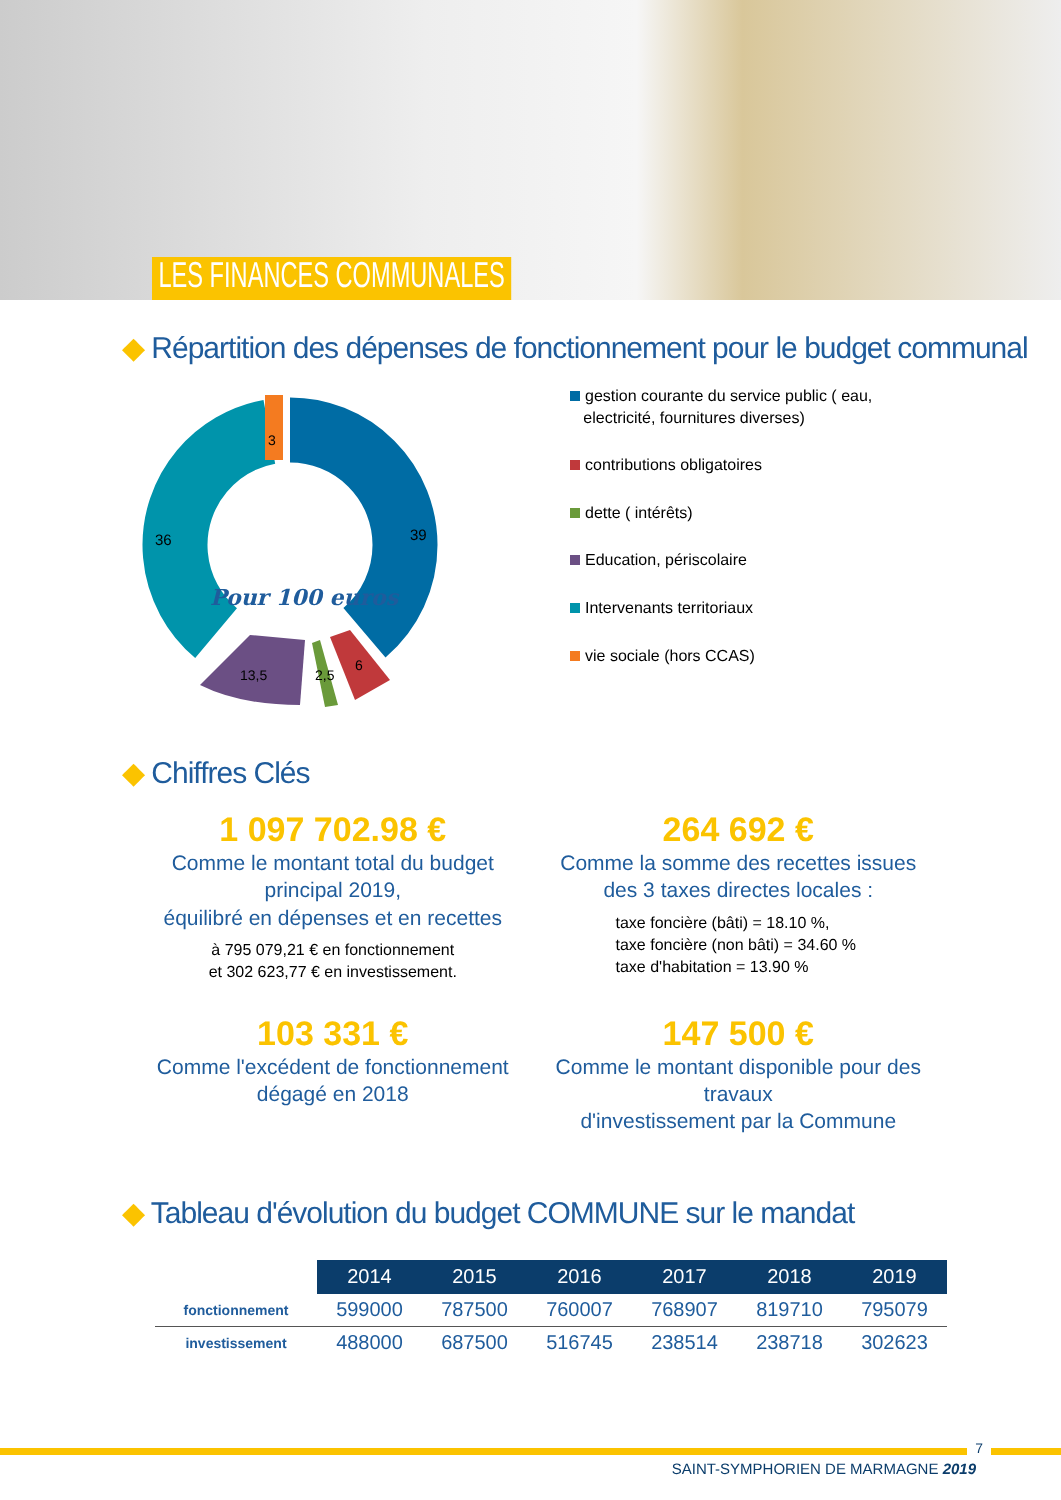LES FINANCES COMMUNALES
◆ Répartition des dépenses de fonctionnement pour le budget communal
39
36
3
13,5
2,5
6
Pour 100 euros
gestion courante du service public ( eau,
electricité, fournitures diverses)
contributions obligatoires
dette ( intérêts)
Education, périscolaire
Intervenants territoriaux
vie sociale (hors CCAS)
◆ Chiffres Clés
1 097 702.98 €
Comme le montant total du budget principal 2019,
équilibré en dépenses et en recettes
à 795 079,21 € en fonctionnement
et 302 623,77 € en investissement.
264 692 €
Comme la somme des recettes issues
des 3 taxes directes locales :
taxe foncière (bâti) = 18.10 %,
taxe foncière (non bâti) = 34.60 %
taxe d'habitation = 13.90 %
103 331 €
Comme l'excédent de fonctionnement
dégagé en 2018
147 500 €
Comme le montant disponible pour des travaux
d'investissement par la Commune
◆ Tableau d'évolution du budget COMMUNE sur le mandat
| | 2014 | 2015 | 2016 | 2017 | 2018 | 2019 |
| fonctionnement | 599000 | 787500 | 760007 | 768907 | 819710 | 795079 |
| investissement | 488000 | 687500 | 516745 | 238514 | 238718 | 302623 |
7
SAINT-SYMPHORIEN DE MARMAGNE 2019